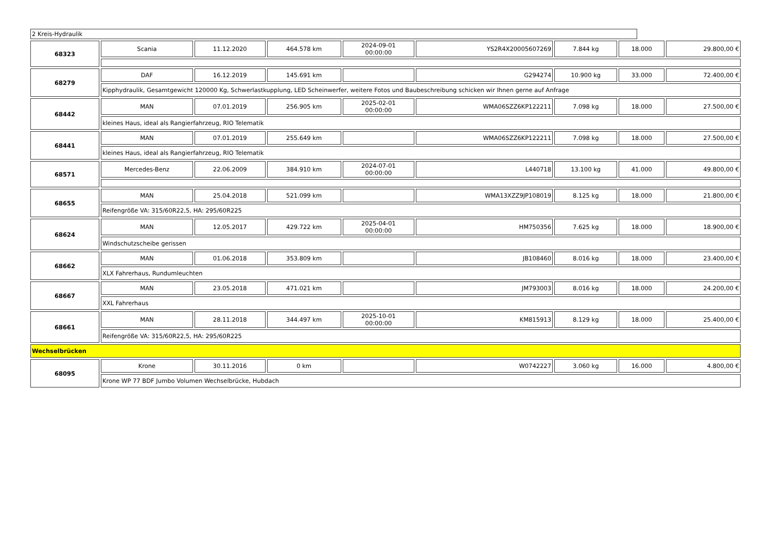2 Kreis-Hydraulik
| 68323 | Scania | 11.12.2020 | 464.578 km | 2024-09-01 00:00:00 | YS2R4X20005607269 | 7.844 kg | 18.000 | 29.800,00 € |
| 68279 | DAF | 16.12.2019 | 145.691 km | | G294274 | 10.900 kg | 33.000 | 72.400,00 € |
| | Kipphydraulik, Gesamtgewicht 120000 Kg, Schwerlastkupplung, LED Scheinwerfer, weitere Fotos und Baubeschreibung schicken wir Ihnen gerne auf Anfrage | | | | | | | |
| 68442 | MAN | 07.01.2019 | 256.905 km | 2025-02-01 00:00:00 | WMA06SZZ6KP122211 | 7.098 kg | 18.000 | 27.500,00 € |
| | kleines Haus, ideal als Rangierfahrzeug, RIO Telematik | | | | | | | |
| 68441 | MAN | 07.01.2019 | 255.649 km | | WMA06SZZ6KP122211 | 7.098 kg | 18.000 | 27.500,00 € |
| | kleines Haus, ideal als Rangierfahrzeug, RIO Telematik | | | | | | | |
| 68571 | Mercedes-Benz | 22.06.2009 | 384.910 km | 2024-07-01 00:00:00 | L440718 | 13.100 kg | 41.000 | 49.800,00 € |
| 68655 | MAN | 25.04.2018 | 521.099 km | | WMA13XZZ9JP108019 | 8.125 kg | 18.000 | 21.800,00 € |
| | Reifengröße VA: 315/60R22,5, HA: 295/60R225 | | | | | | | |
| 68624 | MAN | 12.05.2017 | 429.722 km | 2025-04-01 00:00:00 | HM750356 | 7.625 kg | 18.000 | 18.900,00 € |
| | Windschutzscheibe gerissen | | | | | | | |
| 68662 | MAN | 01.06.2018 | 353.809 km | | JB108460 | 8.016 kg | 18.000 | 23.400,00 € |
| | XLX Fahrerhaus, Rundumleuchten | | | | | | | |
| 68667 | MAN | 23.05.2018 | 471.021 km | | JM793003 | 8.016 kg | 18.000 | 24.200,00 € |
| | XXL Fahrerhaus | | | | | | | |
| 68661 | MAN | 28.11.2018 | 344.497 km | 2025-10-01 00:00:00 | KM815913 | 8.129 kg | 18.000 | 25.400,00 € |
| | Reifengröße VA: 315/60R22,5, HA: 295/60R225 | | | | | | | |
| Wechselbrücken | | | | | | | | |
| 68095 | Krone | 30.11.2016 | 0 km | | W0742227 | 3.060 kg | 16.000 | 4.800,00 € |
| | Krone WP 77 BDF Jumbo Volumen Wechselbrücke, Hubdach | | | | | | | |